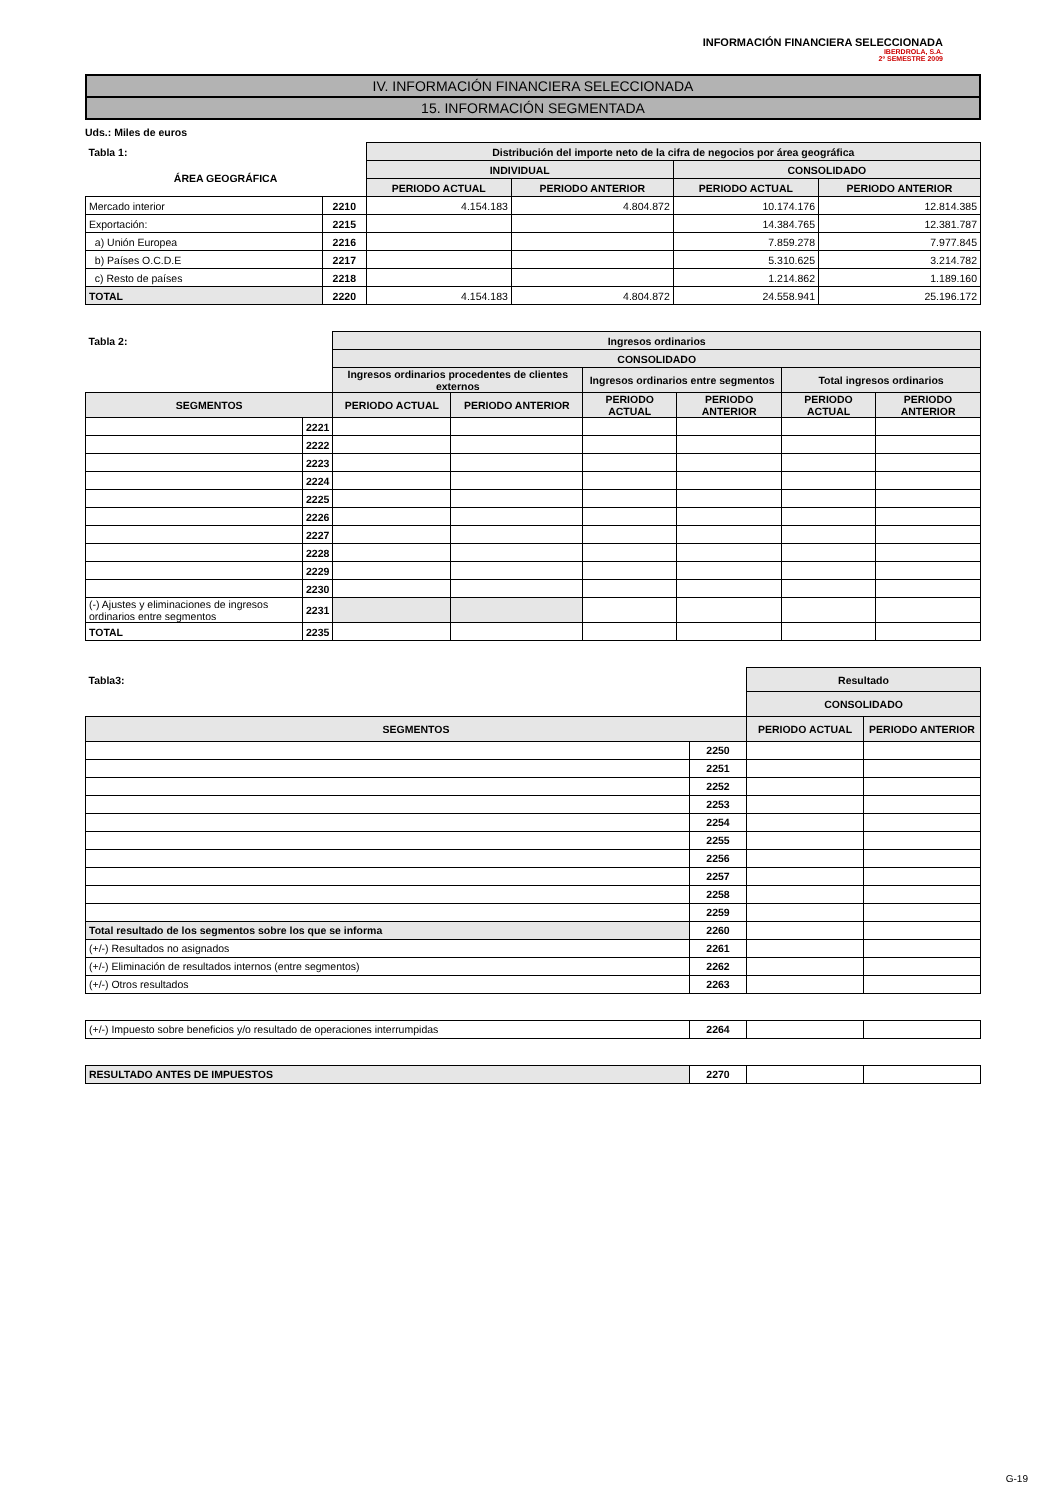INFORMACIÓN FINANCIERA SELECCIONADA
IBERDROLA, S.A.
2º SEMESTRE 2009
IV. INFORMACIÓN FINANCIERA SELECCIONADA
15. INFORMACIÓN SEGMENTADA
Uds.: Miles de euros
| Tabla 1: | | Distribución del importe neto de la cifra de negocios por área geográfica | | | |
| --- | --- | --- | --- | --- | --- |
| ÁREA GEOGRÁFICA | | INDIVIDUAL | | CONSOLIDADO | |
| | | PERIODO ACTUAL | PERIODO ANTERIOR | PERIODO ACTUAL | PERIODO ANTERIOR |
| Mercado interior | 2210 | 4.154.183 | 4.804.872 | 10.174.176 | 12.814.385 |
| Exportación: | 2215 | | | 14.384.765 | 12.381.787 |
| a) Unión Europea | 2216 | | | 7.859.278 | 7.977.845 |
| b) Países O.C.D.E | 2217 | | | 5.310.625 | 3.214.782 |
| c) Resto de países | 2218 | | | 1.214.862 | 1.189.160 |
| TOTAL | 2220 | 4.154.183 | 4.804.872 | 24.558.941 | 25.196.172 |
| Tabla 2: | | Ingresos ordinarios | | | | | |
| --- | --- | --- | --- | --- | --- | --- | --- |
| | | CONSOLIDADO | | | | | |
| | | Ingresos ordinarios procedentes de clientes externos | | Ingresos ordinarios entre segmentos | | Total ingresos ordinarios | |
| SEGMENTOS | | PERIODO ACTUAL | PERIODO ANTERIOR | PERIODO ACTUAL | PERIODO ANTERIOR | PERIODO ACTUAL | PERIODO ANTERIOR |
| | 2221 | | | | | | |
| | 2222 | | | | | | |
| | 2223 | | | | | | |
| | 2224 | | | | | | |
| | 2225 | | | | | | |
| | 2226 | | | | | | |
| | 2227 | | | | | | |
| | 2228 | | | | | | |
| | 2229 | | | | | | |
| | 2230 | | | | | | |
| (-) Ajustes y eliminaciones de ingresos ordinarios entre segmentos | 2231 | | | | | | |
| TOTAL | 2235 | | | | | | |
| Tabla3: | | Resultado | |
| --- | --- | --- | --- |
| | | CONSOLIDADO | |
| SEGMENTOS | | PERIODO ACTUAL | PERIODO ANTERIOR |
| | 2250 | | |
| | 2251 | | |
| | 2252 | | |
| | 2253 | | |
| | 2254 | | |
| | 2255 | | |
| | 2256 | | |
| | 2257 | | |
| | 2258 | | |
| | 2259 | | |
| Total resultado de los segmentos sobre los que se informa | 2260 | | |
| (+/-) Resultados no asignados | 2261 | | |
| (+/-) Eliminación de resultados internos (entre segmentos) | 2262 | | |
| (+/-) Otros resultados | 2263 | | |
| (+/-) Impuesto sobre beneficios y/o resultado de operaciones interrumpidas | 2264 | | |
| RESULTADO ANTES DE IMPUESTOS | 2270 | | |
G-19